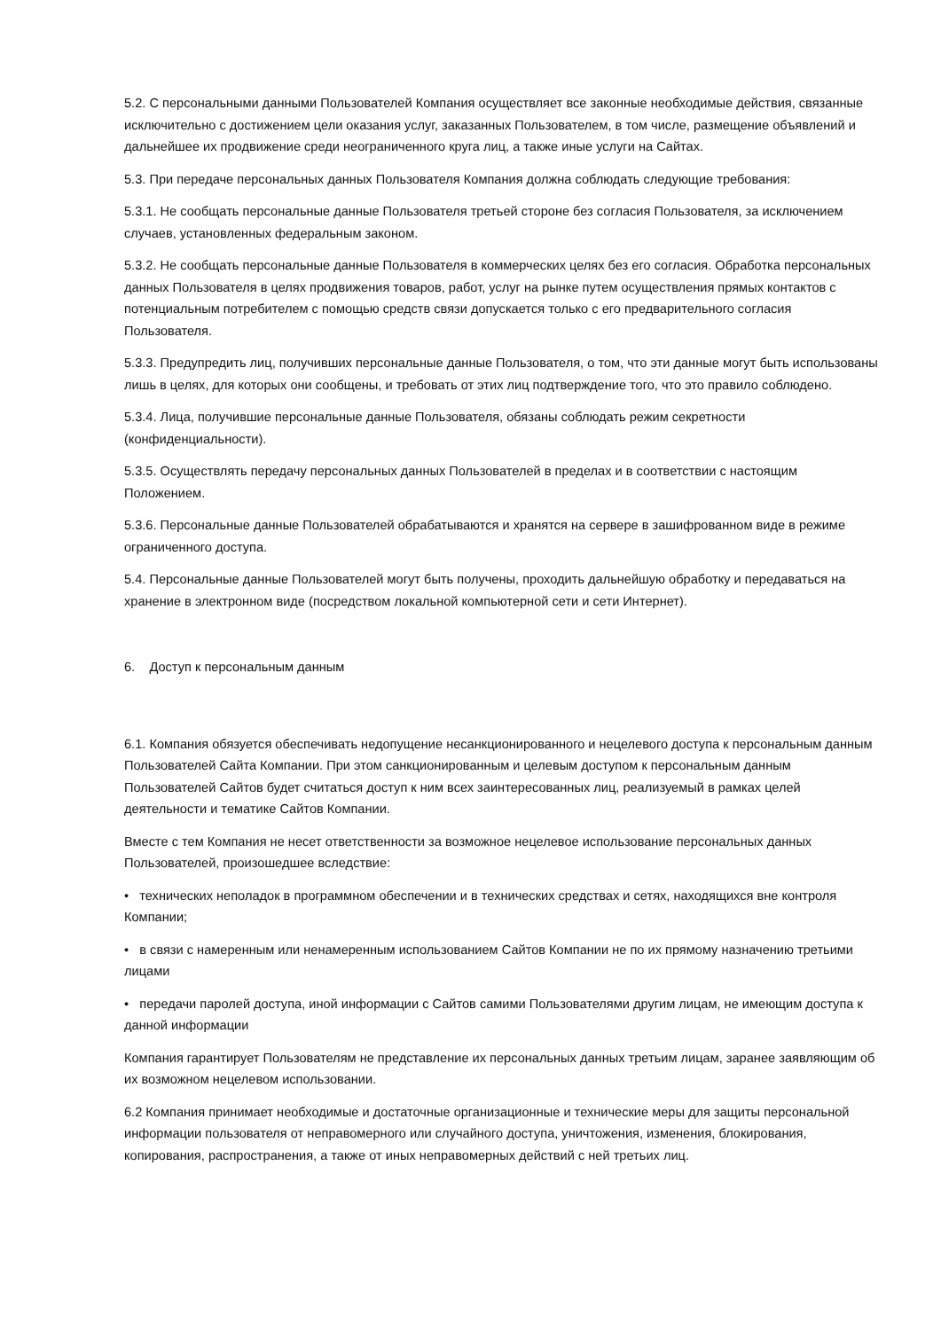5.2. С персональными данными Пользователей Компания осуществляет все законные необходимые действия, связанные исключительно с достижением цели оказания услуг, заказанных Пользователем, в том числе, размещение объявлений и дальнейшее их продвижение среди неограниченного круга лиц, а также иные услуги на Сайтах.
5.3. При передаче персональных данных Пользователя Компания должна соблюдать следующие требования:
5.3.1. Не сообщать персональные данные Пользователя третьей стороне без согласия Пользователя, за исключением случаев, установленных федеральным законом.
5.3.2. Не сообщать персональные данные Пользователя в коммерческих целях без его согласия. Обработка персональных данных Пользователя в целях продвижения товаров, работ, услуг на рынке путем осуществления прямых контактов с потенциальным потребителем с помощью средств связи допускается только с его предварительного согласия Пользователя.
5.3.3. Предупредить лиц, получивших персональные данные Пользователя, о том, что эти данные могут быть использованы лишь в целях, для которых они сообщены, и требовать от этих лиц подтверждение того, что это правило соблюдено.
5.3.4. Лица, получившие персональные данные Пользователя, обязаны соблюдать режим секретности (конфиденциальности).
5.3.5. Осуществлять передачу персональных данных Пользователей в пределах и в соответствии с настоящим Положением.
5.3.6. Персональные данные Пользователей обрабатываются и хранятся на сервере в зашифрованном виде в режиме ограниченного доступа.
5.4. Персональные данные Пользователей могут быть получены, проходить дальнейшую обработку и передаваться на хранение в электронном виде (посредством локальной компьютерной сети и сети Интернет).
6. Доступ к персональным данным
6.1. Компания обязуется обеспечивать недопущение несанкционированного и нецелевого доступа к персональным данным Пользователей Сайта Компании. При этом санкционированным и целевым доступом к персональным данным Пользователей Сайтов будет считаться доступ к ним всех заинтересованных лиц, реализуемый в рамках целей деятельности и тематике Сайтов Компании.
Вместе с тем Компания не несет ответственности за возможное нецелевое использование персональных данных Пользователей, произошедшее вследствие:
• технических неполадок в программном обеспечении и в технических средствах и сетях, находящихся вне контроля Компании;
• в связи с намеренным или ненамеренным использованием Сайтов Компании не по их прямому назначению третьими лицами
• передачи паролей доступа, иной информации с Сайтов самими Пользователями другим лицам, не имеющим доступа к данной информации
Компания гарантирует Пользователям не представление их персональных данных третьим лицам, заранее заявляющим об их возможном нецелевом использовании.
6.2 Компания принимает необходимые и достаточные организационные и технические меры для защиты персональной информации пользователя от неправомерного или случайного доступа, уничтожения, изменения, блокирования, копирования, распространения, а также от иных неправомерных действий с ней третьих лиц.